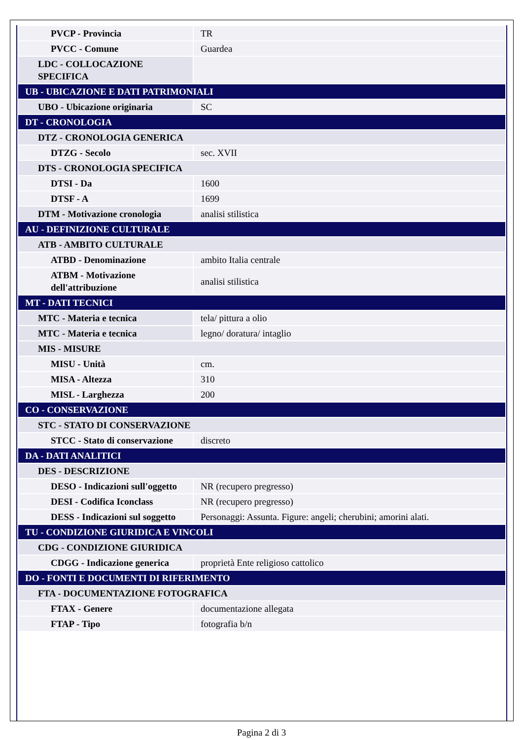| PVCP - Provincia | TR |
| PVCC - Comune | Guardea |
| LDC - COLLOCAZIONE SPECIFICA | |
| UB - UBICAZIONE E DATI PATRIMONIALI | |
| UBO - Ubicazione originaria | SC |
| DT - CRONOLOGIA | |
| DTZ - CRONOLOGIA GENERICA | |
| DTZG - Secolo | sec. XVII |
| DTS - CRONOLOGIA SPECIFICA | |
| DTSI - Da | 1600 |
| DTSF - A | 1699 |
| DTM - Motivazione cronologia | analisi stilistica |
| AU - DEFINIZIONE CULTURALE | |
| ATB - AMBITO CULTURALE | |
| ATBD - Denominazione | ambito Italia centrale |
| ATBM - Motivazione dell'attribuzione | analisi stilistica |
| MT - DATI TECNICI | |
| MTC - Materia e tecnica | tela/ pittura a olio |
| MTC - Materia e tecnica | legno/ doratura/ intaglio |
| MIS - MISURE | |
| MISU - Unità | cm. |
| MISA - Altezza | 310 |
| MISL - Larghezza | 200 |
| CO - CONSERVAZIONE | |
| STC - STATO DI CONSERVAZIONE | |
| STCC - Stato di conservazione | discreto |
| DA - DATI ANALITICI | |
| DES - DESCRIZIONE | |
| DESO - Indicazioni sull'oggetto | NR (recupero pregresso) |
| DESI - Codifica Iconclass | NR (recupero pregresso) |
| DESS - Indicazioni sul soggetto | Personaggi: Assunta. Figure: angeli; cherubini; amorini alati. |
| TU - CONDIZIONE GIURIDICA E VINCOLI | |
| CDG - CONDIZIONE GIURIDICA | |
| CDGG - Indicazione generica | proprietà Ente religioso cattolico |
| DO - FONTI E DOCUMENTI DI RIFERIMENTO | |
| FTA - DOCUMENTAZIONE FOTOGRAFICA | |
| FTAX - Genere | documentazione allegata |
| FTAP - Tipo | fotografia b/n |
Pagina 2 di 3